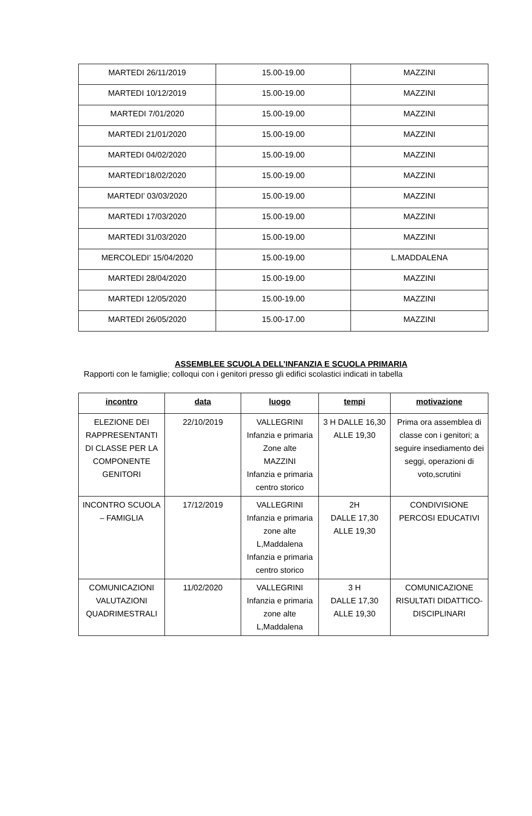| MARTEDI 26/11/2019 | 15.00-19.00 | MAZZINI |
| MARTEDI 10/12/2019 | 15.00-19.00 | MAZZINI |
| MARTEDI 7/01/2020 | 15.00-19.00 | MAZZINI |
| MARTEDI 21/01/2020 | 15.00-19.00 | MAZZINI |
| MARTEDI 04/02/2020 | 15.00-19.00 | MAZZINI |
| MARTEDI’18/02/2020 | 15.00-19.00 | MAZZINI |
| MARTEDI’ 03/03/2020 | 15.00-19.00 | MAZZINI |
| MARTEDI 17/03/2020 | 15.00-19.00 | MAZZINI |
| MARTEDI 31/03/2020 | 15.00-19.00 | MAZZINI |
| MERCOLEDI’ 15/04/2020 | 15.00-19.00 | L.MADDALENA |
| MARTEDI 28/04/2020 | 15.00-19.00 | MAZZINI |
| MARTEDI 12/05/2020 | 15.00-19.00 | MAZZINI |
| MARTEDI 26/05/2020 | 15.00-17.00 | MAZZINI |
ASSEMBLEE SCUOLA DELL’INFANZIA E SCUOLA PRIMARIA
Rapporti con le famiglie; colloqui con i genitori presso gli edifici scolastici indicati in tabella
| incontro | data | luogo | tempi | motivazione |
| --- | --- | --- | --- | --- |
| ELEZIONE DEI RAPPRESENTANTI DI CLASSE PER LA COMPONENTE GENITORI | 22/10/2019 | VALLEGRINI Infanzia e primaria Zone alte MAZZINI Infanzia e primaria centro storico | 3 H DALLE 16,30 ALLE 19,30 | Prima ora assemblea di classe con i genitori; a seguire insediamento dei seggi, operazioni di voto,scrutini |
| INCONTRO SCUOLA – FAMIGLIA | 17/12/2019 | VALLEGRINI Infanzia e primaria zone alte L,Maddalena Infanzia e primaria centro storico | 2H DALLE 17,30 ALLE 19,30 | CONDIVISIONE PERCOSI EDUCATIVI |
| COMUNICAZIONI VALUTAZIONI QUADRIMESTRALI | 11/02/2020 | VALLEGRINI Infanzia e primaria zone alte L,Maddalena | 3 H DALLE 17,30 ALLE 19,30 | COMUNICAZIONE RISULTATI DIDATTICO-DISCIPLINARI |